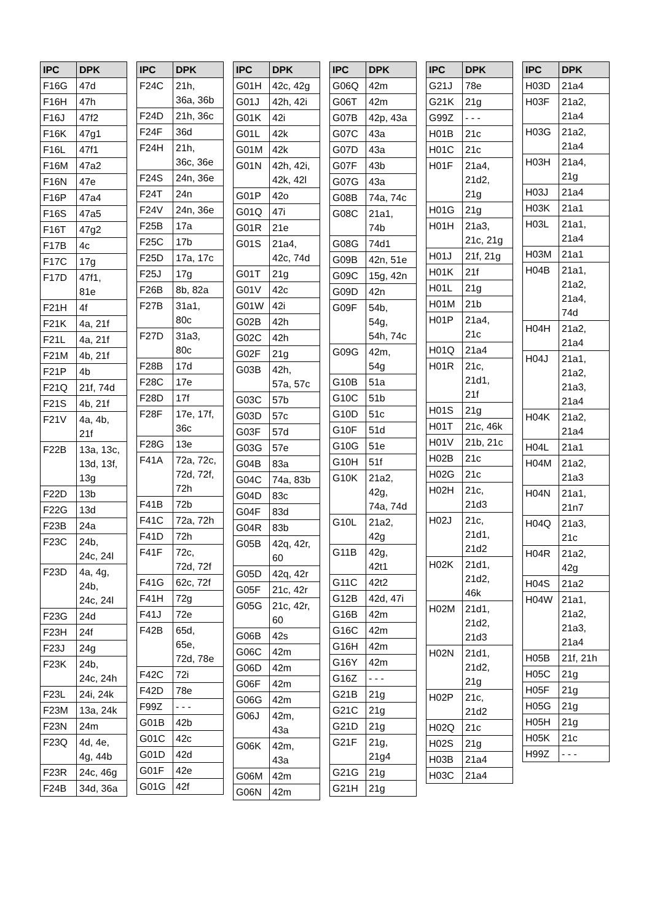| IPC | DPK |
| --- | --- |
| F16G | 47d |
| F16H | 47h |
| F16J | 47f2 |
| F16K | 47g1 |
| F16L | 47f1 |
| F16M | 47a2 |
| F16N | 47e |
| F16P | 47a4 |
| F16S | 47a5 |
| F16T | 47g2 |
| F17B | 4c |
| F17C | 17g |
| F17D | 47f1, 81e |
| F21H | 4f |
| F21K | 4a, 21f |
| F21L | 4a, 21f |
| F21M | 4b, 21f |
| F21P | 4b |
| F21Q | 21f, 74d |
| F21S | 4b, 21f |
| F21V | 4a, 4b, 21f |
| F22B | 13a, 13c, 13d, 13f, 13g |
| F22D | 13b |
| F22G | 13d |
| F23B | 24a |
| F23C | 24b, 24c, 24l |
| F23D | 4a, 4g, 24b, 24c, 24l |
| F23G | 24d |
| F23H | 24f |
| F23J | 24g |
| F23K | 24b, 24c, 24h |
| F23L | 24i, 24k |
| F23M | 13a, 24k |
| F23N | 24m |
| F23Q | 4d, 4e, 4g, 44b |
| F23R | 24c, 46g |
| F24B | 34d, 36a |
| IPC | DPK |
| --- | --- |
| F24C | 21h, 36a, 36b |
| F24D | 21h, 36c |
| F24F | 36d |
| F24H | 21h, 36c, 36e |
| F24S | 24n, 36e |
| F24T | 24n |
| F24V | 24n, 36e |
| F25B | 17a |
| F25C | 17b |
| F25D | 17a, 17c |
| F25J | 17g |
| F26B | 8b, 82a |
| F27B | 31a1, 80c |
| F27D | 31a3, 80c |
| F28B | 17d |
| F28C | 17e |
| F28D | 17f |
| F28F | 17e, 17f, 36c |
| F28G | 13e |
| F41A | 72a, 72c, 72d, 72f, 72h |
| F41B | 72b |
| F41C | 72a, 72h |
| F41D | 72h |
| F41F | 72c, 72d, 72f |
| F41G | 62c, 72f |
| F41H | 72g |
| F41J | 72e |
| F42B | 65d, 65e, 72d, 78e |
| F42C | 72i |
| F42D | 78e |
| F99Z | - - - |
| G01B | 42b |
| G01C | 42c |
| G01D | 42d |
| G01F | 42e |
| G01G | 42f |
| IPC | DPK |
| --- | --- |
| G01H | 42c, 42g |
| G01J | 42h, 42i |
| G01K | 42i |
| G01L | 42k |
| G01M | 42k |
| G01N | 42h, 42i, 42k, 42l |
| G01P | 42o |
| G01Q | 47i |
| G01R | 21e |
| G01S | 21a4, 42c, 74d |
| G01T | 21g |
| G01V | 42c |
| G01W | 42i |
| G02B | 42h |
| G02C | 42h |
| G02F | 21g |
| G03B | 42h, 57a, 57c |
| G03C | 57b |
| G03D | 57c |
| G03F | 57d |
| G03G | 57e |
| G04B | 83a |
| G04C | 74a, 83b |
| G04D | 83c |
| G04F | 83d |
| G04R | 83b |
| G05B | 42q, 42r, 60 |
| G05D | 42q, 42r |
| G05F | 21c, 42r |
| G05G | 21c, 42r, 60 |
| G06B | 42s |
| G06C | 42m |
| G06D | 42m |
| G06F | 42m |
| G06G | 42m |
| G06J | 42m, 43a |
| G06K | 42m, 43a |
| G06M | 42m |
| G06N | 42m |
| IPC | DPK |
| --- | --- |
| G06Q | 42m |
| G06T | 42m |
| G07B | 42p, 43a |
| G07C | 43a |
| G07D | 43a |
| G07F | 43b |
| G07G | 43a |
| G08B | 74a, 74c |
| G08C | 21a1, 74b |
| G08G | 74d1 |
| G09B | 42n, 51e |
| G09C | 15g, 42n |
| G09D | 42n |
| G09F | 54b, 54g, 54h, 74c |
| G09G | 42m, 54g |
| G10B | 51a |
| G10C | 51b |
| G10D | 51c |
| G10F | 51d |
| G10G | 51e |
| G10H | 51f |
| G10K | 21a2, 42g, 74a, 74d |
| G10L | 21a2, 42g |
| G11B | 42g, 42t1 |
| G11C | 42t2 |
| G12B | 42d, 47i |
| G16B | 42m |
| G16C | 42m |
| G16H | 42m |
| G16Y | 42m |
| G16Z | - - - |
| G21B | 21g |
| G21C | 21g |
| G21D | 21g |
| G21F | 21g, 21g4 |
| G21G | 21g |
| G21H | 21g |
| IPC | DPK |
| --- | --- |
| G21J | 78e |
| G21K | 21g |
| G99Z | - - - |
| H01B | 21c |
| H01C | 21c |
| H01F | 21a4, 21d2, 21g |
| H01G | 21g |
| H01H | 21a3, 21c, 21g |
| H01J | 21f, 21g |
| H01K | 21f |
| H01L | 21g |
| H01M | 21b |
| H01P | 21a4, 21c |
| H01Q | 21a4 |
| H01R | 21c, 21d1, 21f |
| H01S | 21g |
| H01T | 21c, 46k |
| H01V | 21b, 21c |
| H02B | 21c |
| H02G | 21c |
| H02H | 21c, 21d3 |
| H02J | 21c, 21d1, 21d2 |
| H02K | 21d1, 21d2, 46k |
| H02M | 21d1, 21d2, 21d3 |
| H02N | 21d1, 21d2, 21g |
| H02P | 21c, 21d2 |
| H02Q | 21c |
| H02S | 21g |
| H03B | 21a4 |
| H03C | 21a4 |
| IPC | DPK |
| --- | --- |
| H03D | 21a4 |
| H03F | 21a2, 21a4 |
| H03G | 21a2, 21a4 |
| H03H | 21a4, 21g |
| H03J | 21a4 |
| H03K | 21a1 |
| H03L | 21a1, 21a4 |
| H03M | 21a1 |
| H04B | 21a1, 21a2, 21a4, 74d |
| H04H | 21a2, 21a4 |
| H04J | 21a1, 21a2, 21a3, 21a4 |
| H04K | 21a2, 21a4 |
| H04L | 21a1 |
| H04M | 21a2, 21a3 |
| H04N | 21a1, 21n7 |
| H04Q | 21a3, 21c |
| H04R | 21a2, 42g |
| H04S | 21a2 |
| H04W | 21a1, 21a2, 21a3, 21a4 |
| H05B | 21f, 21h |
| H05C | 21g |
| H05F | 21g |
| H05G | 21g |
| H05H | 21g |
| H05K | 21c |
| H99Z | - - - |